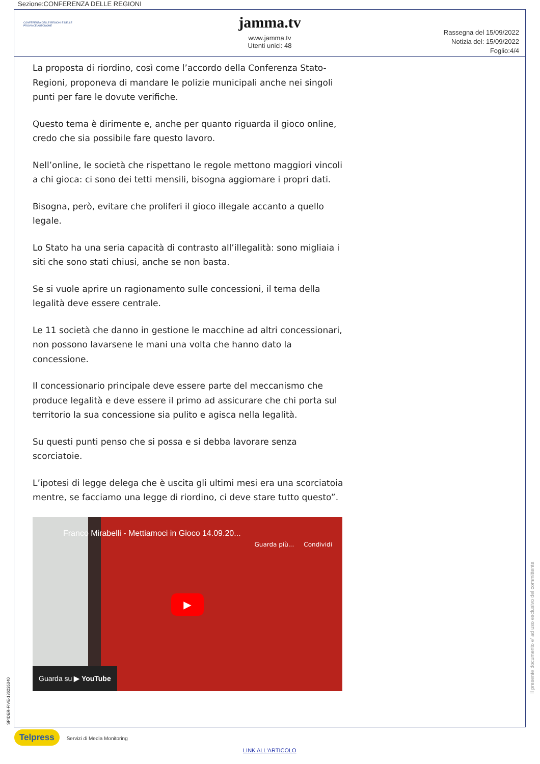Sezione:CONFERENZA DELLE REGIONI
CONFERENZA DELLE REGIONI E DELLE PROVINCE AUTONOME
jamma.tv
www.jamma.tv
Utenti unici: 48
Rassegna del 15/09/2022
Notizia del: 15/09/2022
Foglio:4/4
La proposta di riordino, così come l’accordo della Conferenza Stato-Regioni, proponeva di mandare le polizie municipali anche nei singoli punti per fare le dovute verifiche.
Questo tema è dirimente e, anche per quanto riguarda il gioco online, credo che sia possibile fare questo lavoro.
Nell’online, le società che rispettano le regole mettono maggiori vincoli a chi gioca: ci sono dei tetti mensili, bisogna aggiornare i propri dati.
Bisogna, però, evitare che proliferi il gioco illegale accanto a quello legale.
Lo Stato ha una seria capacità di contrasto all’illegalità: sono migliaia i siti che sono stati chiusi, anche se non basta.
Se si vuole aprire un ragionamento sulle concessioni, il tema della legalità deve essere centrale.
Le 11 società che danno in gestione le macchine ad altri concessionari, non possono lavarsene le mani una volta che hanno dato la concessione.
Il concessionario principale deve essere parte del meccanismo che produce legalità e deve essere il primo ad assicurare che chi porta sul territorio la sua concessione sia pulito e agisca nella legalità.
Su questi punti penso che si possa e si debba lavorare senza scorciatoie.
L’ipotesi di legge delega che è uscita gli ultimi mesi era una scorciatoia mentre, se facciamo una legge di riordino, ci deve stare tutto questo”.
Franco Mirabelli - Mettiamoci in Gioco 14.09.20...
Guarda più... Condividi
▶
Guarda su ▶ YouTube
Il presente documento e' ad uso esclusivo del committente.
SPIDER-FIVE-136235340
Telpress Servizi di Media Monitoring
LINK ALL'ARTICOLO